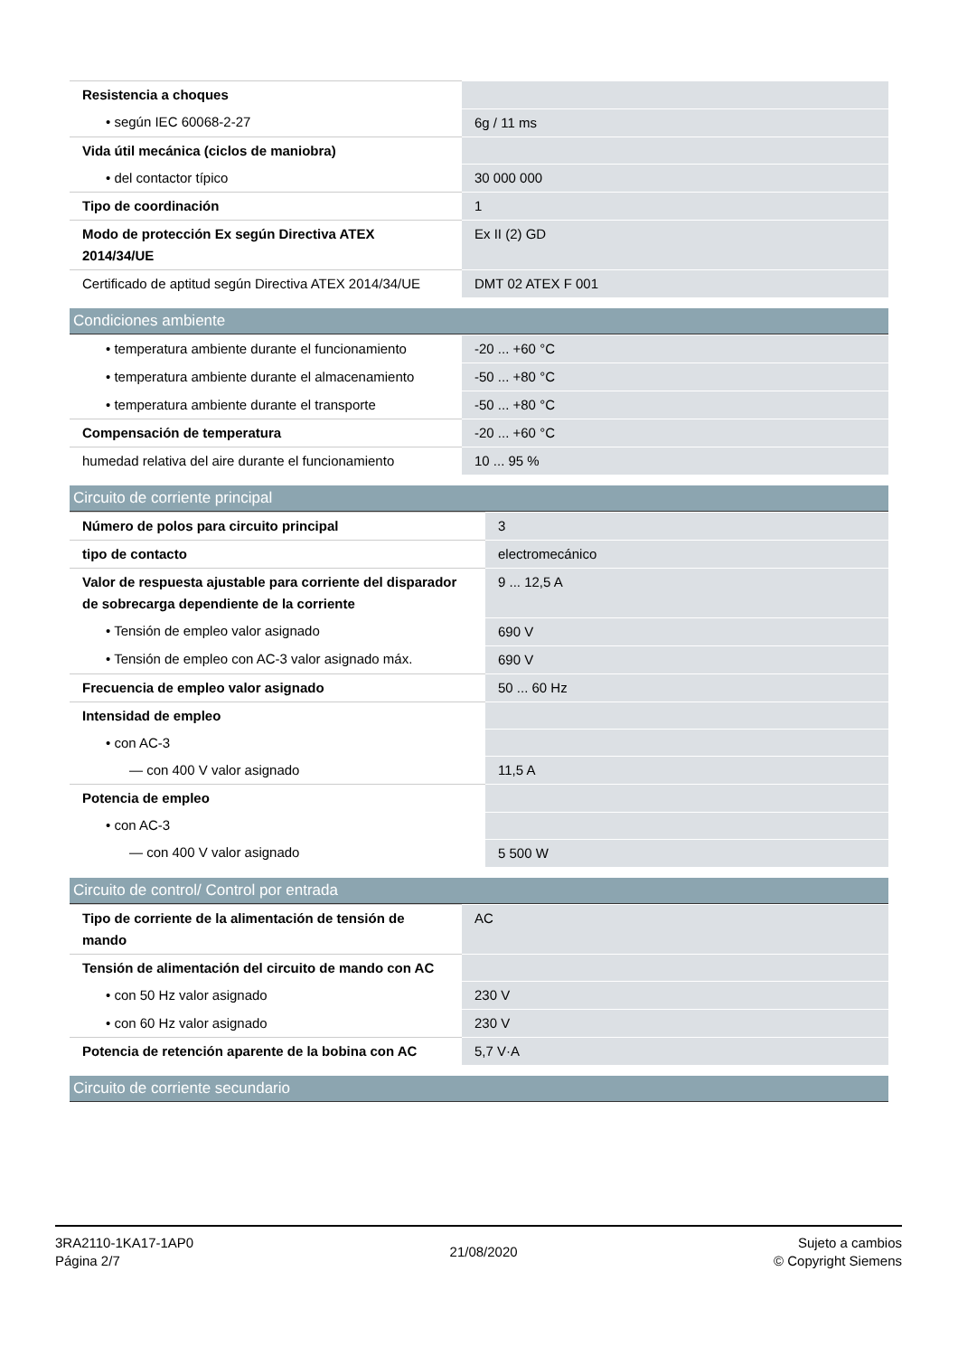| Resistencia a choques | |
| • según IEC 60068-2-27 | 6g / 11 ms |
| Vida útil mecánica (ciclos de maniobra) | |
| • del contactor típico | 30 000 000 |
| Tipo de coordinación | 1 |
| Modo de protección Ex según Directiva ATEX 2014/34/UE | Ex II (2) GD |
| Certificado de aptitud según Directiva ATEX 2014/34/UE | DMT 02 ATEX F 001 |
Condiciones ambiente
| • temperatura ambiente durante el funcionamiento | -20 ... +60 °C |
| • temperatura ambiente durante el almacenamiento | -50 ... +80 °C |
| • temperatura ambiente durante el transporte | -50 ... +80 °C |
| Compensación de temperatura | -20 ... +60 °C |
| humedad relativa del aire durante el funcionamiento | 10 ... 95 % |
Circuito de corriente principal
| Número de polos para circuito principal | 3 |
| tipo de contacto | electromecánico |
| Valor de respuesta ajustable para corriente del disparador de sobrecarga dependiente de la corriente | 9 ... 12,5 A |
| • Tensión de empleo valor asignado | 690 V |
| • Tensión de empleo con AC-3 valor asignado máx. | 690 V |
| Frecuencia de empleo valor asignado | 50 ... 60 Hz |
| Intensidad de empleo | |
| • con AC-3 | |
| — con 400 V valor asignado | 11,5 A |
| Potencia de empleo | |
| • con AC-3 | |
| — con 400 V valor asignado | 5 500 W |
Circuito de control/ Control por entrada
| Tipo de corriente de la alimentación de tensión de mando | AC |
| Tensión de alimentación del circuito de mando con AC | |
| • con 50 Hz valor asignado | 230 V |
| • con 60 Hz valor asignado | 230 V |
| Potencia de retención aparente de la bobina con AC | 5,7 V·A |
Circuito de corriente secundario
3RA2110-1KA17-1AP0
Página 2/7
21/08/2020
Sujeto a cambios
© Copyright Siemens